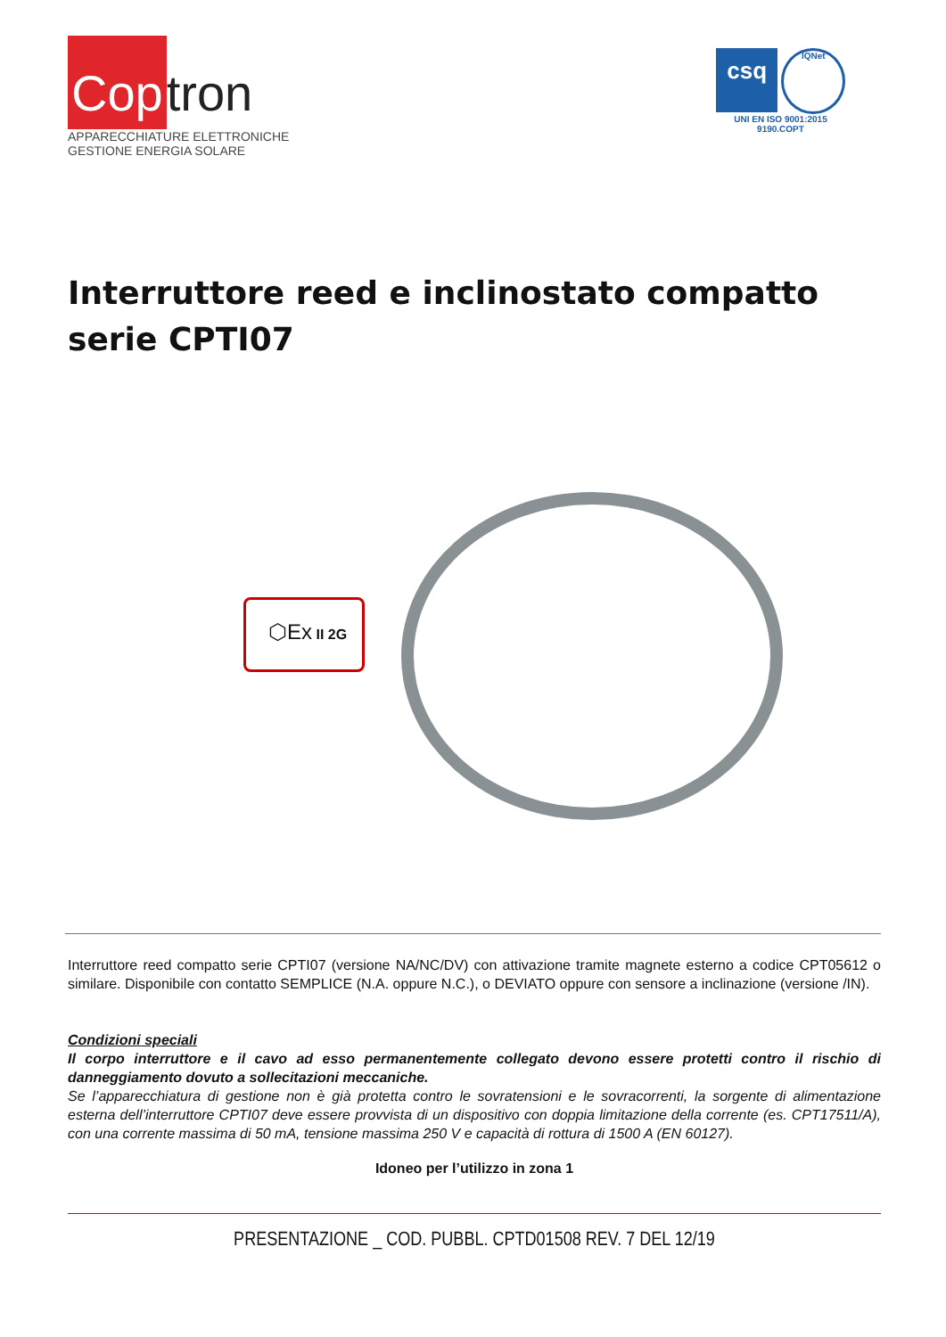Cop tron
APPARECCHIATURE ELETTRONICHE
GESTIONE ENERGIA SOLARE
csq
IQNet
UNI EN ISO 9001:2015
9190.COPT
Interruttore reed e inclinostato compatto
serie CPTI07
⬡Ex II 2G
Interruttore reed compatto serie CPTI07 (versione NA/NC/DV) con attivazione tramite magnete esterno a codice CPT05612 o similare. Disponibile con contatto SEMPLICE (N.A. oppure N.C.), o DEVIATO oppure con sensore a inclinazione (versione /IN).
Condizioni speciali
Il corpo interruttore e il cavo ad esso permanentemente collegato devono essere protetti contro il rischio di danneggiamento dovuto a sollecitazioni meccaniche.
Se l’apparecchiatura di gestione non è già protetta contro le sovratensioni e le sovracorrenti, la sorgente di alimentazione esterna dell’interruttore CPTI07 deve essere provvista di un dispositivo con doppia limitazione della corrente (es. CPT17511/A), con una corrente massima di 50 mA, tensione massima 250 V e capacità di rottura di 1500 A (EN 60127).
Idoneo per l’utilizzo in zona 1
PRESENTAZIONE _ COD. PUBBL. CPTD01508 REV. 7 DEL 12/19